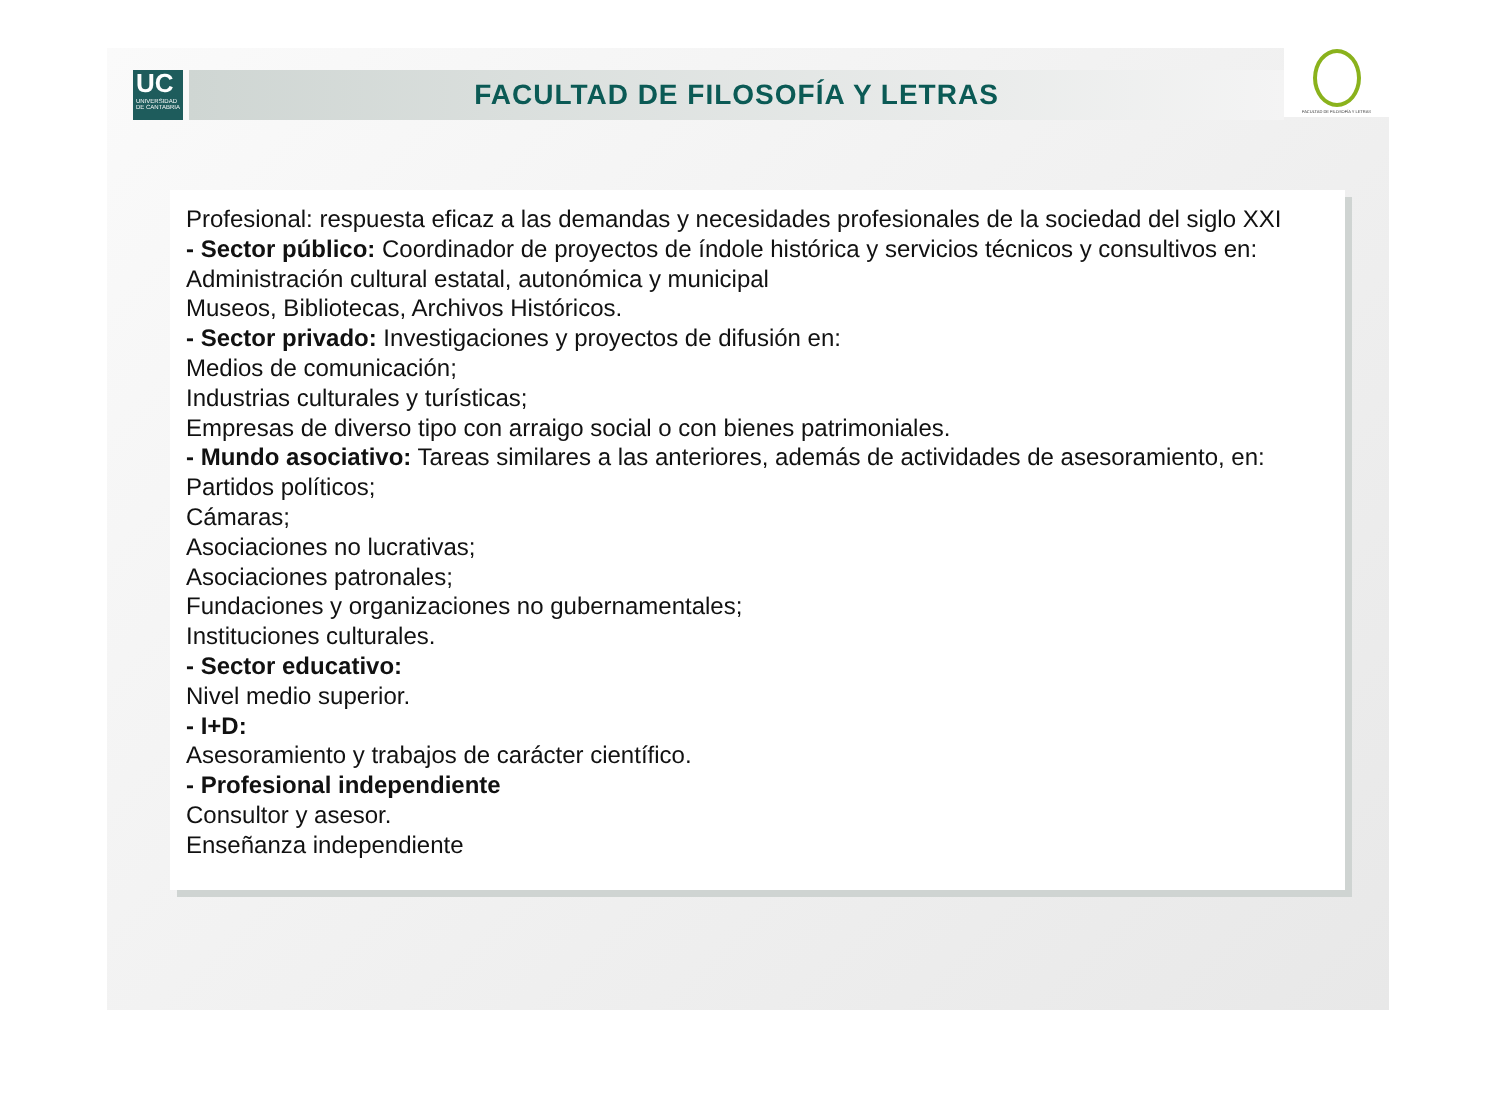UC
UNIVERSIDAD
DE CANTABRIA
FACULTAD DE FILOSOFÍA Y LETRAS
FACULTAD DE FILOSOFÍA Y LETRAS
Profesional: respuesta eficaz a las demandas y necesidades profesionales de la sociedad del siglo XXI
- Sector público: Coordinador de proyectos de índole histórica y servicios técnicos y consultivos en:
Administración cultural estatal, autonómica y municipal
Museos, Bibliotecas, Archivos Históricos.
- Sector privado: Investigaciones y proyectos de difusión en:
Medios de comunicación;
Industrias culturales y turísticas;
Empresas de diverso tipo con arraigo social o con bienes patrimoniales.
- Mundo asociativo: Tareas similares a las anteriores, además de actividades de asesoramiento, en:
Partidos políticos;
Cámaras;
Asociaciones no lucrativas;
Asociaciones patronales;
Fundaciones y organizaciones no gubernamentales;
Instituciones culturales.
- Sector educativo:
Nivel medio superior.
- I+D:
Asesoramiento y trabajos de carácter científico.
- Profesional independiente
Consultor y asesor.
Enseñanza independiente